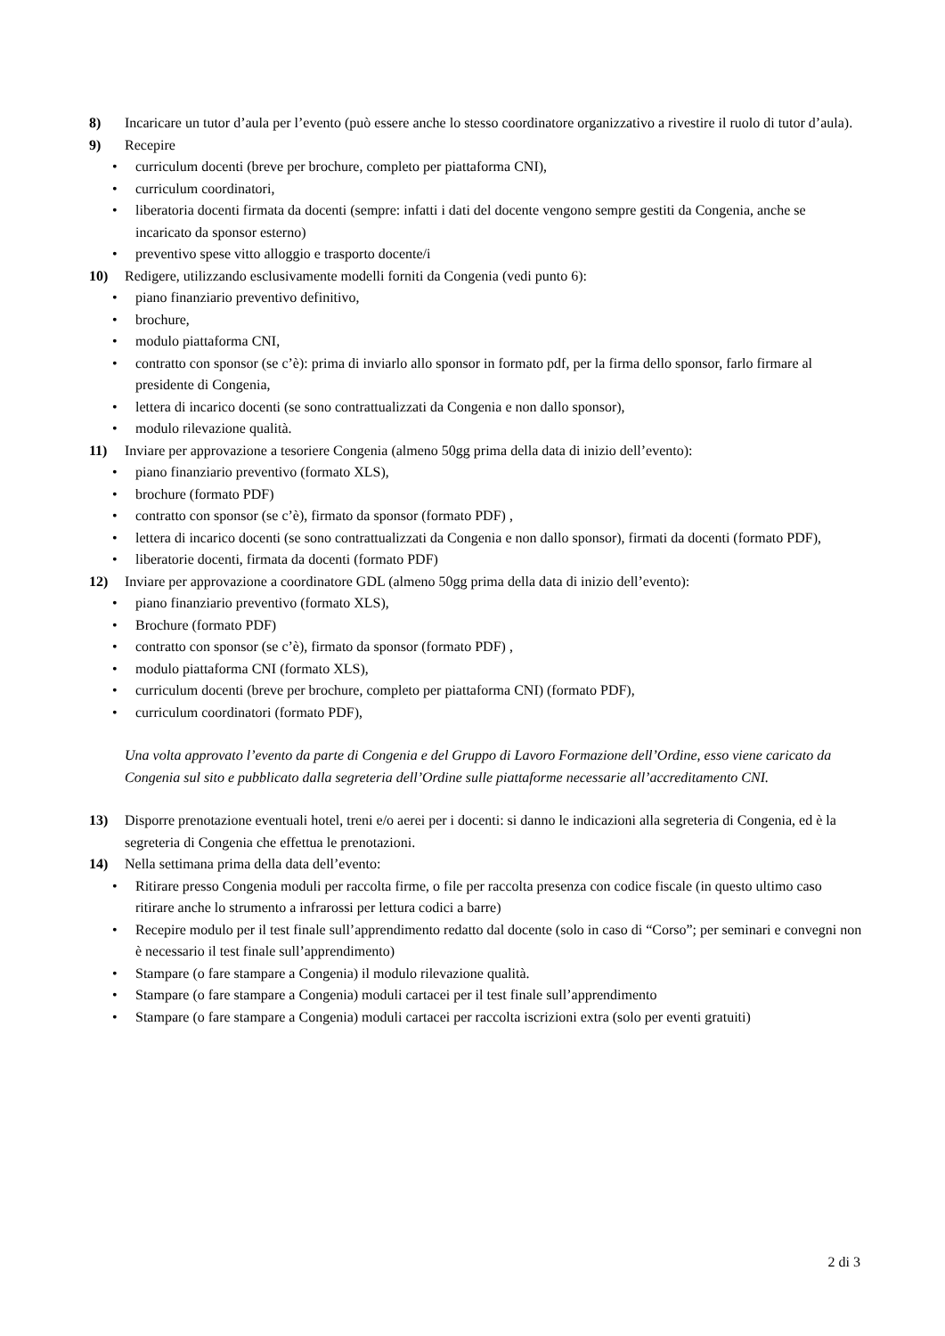8) Incaricare un tutor d’aula per l’evento (può essere anche lo stesso coordinatore organizzativo a rivestire il ruolo di tutor d’aula).
9) Recepire
• curriculum docenti (breve per brochure, completo per piattaforma CNI),
• curriculum coordinatori,
• liberatoria docenti firmata da docenti (sempre: infatti i dati del docente vengono sempre gestiti da Congenia, anche se incaricato da sponsor esterno)
• preventivo spese vitto alloggio e trasporto docente/i
10) Redigere, utilizzando esclusivamente modelli forniti da Congenia (vedi punto 6):
• piano finanziario preventivo definitivo,
• brochure,
• modulo piattaforma CNI,
• contratto con sponsor (se c’è): prima di inviarlo allo sponsor in formato pdf, per la firma dello sponsor, farlo firmare al presidente di Congenia,
• lettera di incarico docenti (se sono contrattualizzati da Congenia e non dallo sponsor),
• modulo rilevazione qualità.
11) Inviare per approvazione a tesoriere Congenia (almeno 50gg prima della data di inizio dell’evento):
• piano finanziario preventivo (formato XLS),
• brochure (formato PDF)
• contratto con sponsor (se c’è), firmato da sponsor (formato PDF) ,
• lettera di incarico docenti (se sono contrattualizzati da Congenia e non dallo sponsor), firmati da docenti (formato PDF),
• liberatorie docenti, firmata da docenti (formato PDF)
12) Inviare per approvazione a coordinatore GDL (almeno 50gg prima della data di inizio dell’evento):
• piano finanziario preventivo (formato XLS),
• Brochure (formato PDF)
• contratto con sponsor (se c’è), firmato da sponsor (formato PDF) ,
• modulo piattaforma CNI (formato XLS),
• curriculum docenti (breve per brochure, completo per piattaforma CNI) (formato PDF),
• curriculum coordinatori (formato PDF),
Una volta approvato l’evento da parte di Congenia e del Gruppo di Lavoro Formazione dell’Ordine, esso viene caricato da Congenia sul sito e pubblicato dalla segreteria dell’Ordine sulle piattaforme necessarie all’accreditamento CNI.
13) Disporre prenotazione eventuali hotel, treni e/o aerei per i docenti: si danno le indicazioni alla segreteria di Congenia, ed è la segreteria di Congenia che effettua le prenotazioni.
14) Nella settimana prima della data dell’evento:
• Ritirare presso Congenia moduli per raccolta firme, o file per raccolta presenza con codice fiscale (in questo ultimo caso ritirare anche lo strumento a infrarossi per lettura codici a barre)
• Recepire modulo per il test finale sull’apprendimento redatto dal docente (solo in caso di “Corso”; per seminari e convegni non è necessario il test finale sull’apprendimento)
• Stampare (o fare stampare a Congenia) il modulo rilevazione qualità.
• Stampare (o fare stampare a Congenia) moduli cartacei per il test finale sull’apprendimento
• Stampare (o fare stampare a Congenia) moduli cartacei per raccolta iscrizioni extra (solo per eventi gratuiti)
2 di 3